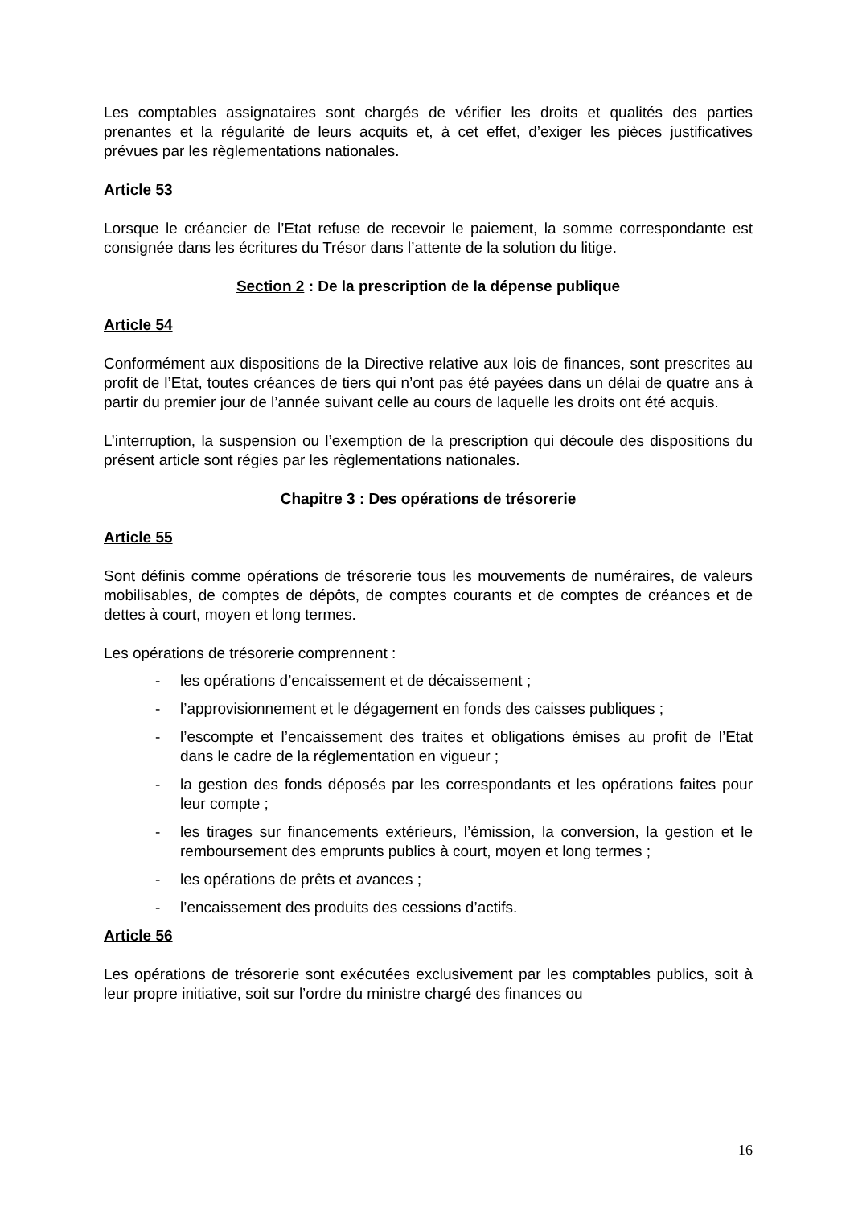Les comptables assignataires sont chargés de vérifier les droits et qualités des parties prenantes et la régularité de leurs acquits et, à cet effet, d’exiger les pièces justificatives prévues par les règlementations nationales.
Article 53
Lorsque le créancier de l’Etat refuse de recevoir le paiement, la somme correspondante est consignée dans les écritures du Trésor dans l’attente de la solution du litige.
Section 2 : De la prescription de la dépense publique
Article 54
Conformément aux dispositions de la Directive relative aux lois de finances, sont prescrites au profit de l’Etat, toutes créances de tiers qui n’ont pas été payées dans un délai de quatre ans à partir du premier jour de l’année suivant celle au cours de laquelle les droits ont été acquis.
L’interruption, la suspension ou l’exemption de la prescription qui découle des dispositions du présent article sont régies par les règlementations nationales.
Chapitre 3 : Des opérations de trésorerie
Article 55
Sont définis comme opérations de trésorerie tous les mouvements de numéraires, de valeurs mobilisables, de comptes de dépôts, de comptes courants et de comptes de créances et de dettes à court, moyen et long termes.
Les opérations de trésorerie comprennent :
- les opérations d’encaissement et de décaissement ;
- l’approvisionnement et le dégagement en fonds des caisses publiques ;
- l’escompte et l’encaissement des traites et obligations émises au profit de l’Etat dans le cadre de la réglementation en vigueur ;
- la gestion des fonds déposés par les correspondants et les opérations faites pour leur compte ;
- les tirages sur financements extérieurs, l’émission, la conversion, la gestion et le remboursement des emprunts publics à court, moyen et long termes ;
- les opérations de prêts et avances ;
- l’encaissement des produits des cessions d’actifs.
Article 56
Les opérations de trésorerie sont exécutées exclusivement par les comptables publics, soit à leur propre initiative, soit sur l’ordre du ministre chargé des finances ou
16